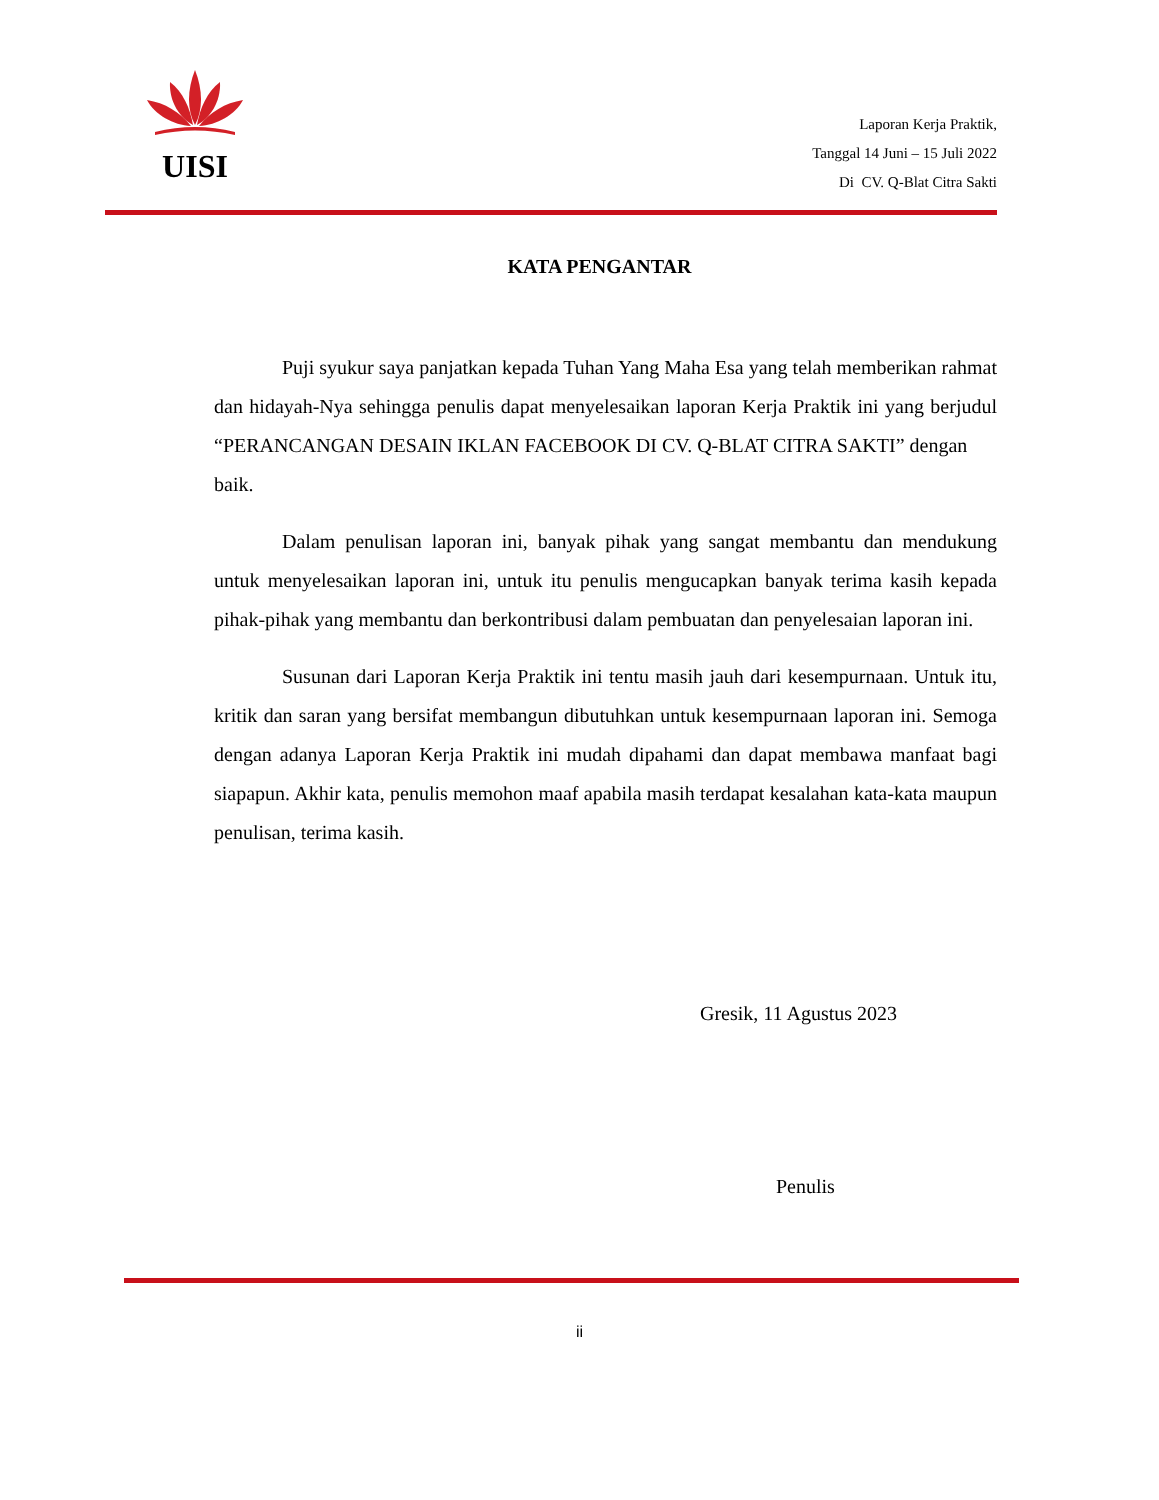UISI
Laporan Kerja Praktik,
Tanggal 14 Juni – 15 Juli 2022
Di CV. Q-Blat Citra Sakti
KATA PENGANTAR
Puji syukur saya panjatkan kepada Tuhan Yang Maha Esa yang telah memberikan rahmat dan hidayah-Nya sehingga penulis dapat menyelesaikan laporan Kerja Praktik ini yang berjudul “PERANCANGAN DESAIN IKLAN FACEBOOK DI CV. Q-BLAT CITRA SAKTI” dengan
baik.
Dalam penulisan laporan ini, banyak pihak yang sangat membantu dan mendukung untuk menyelesaikan laporan ini, untuk itu penulis mengucapkan banyak terima kasih kepada pihak-pihak yang membantu dan berkontribusi dalam pembuatan dan penyelesaian laporan ini.
Susunan dari Laporan Kerja Praktik ini tentu masih jauh dari kesempurnaan. Untuk itu, kritik dan saran yang bersifat membangun dibutuhkan untuk kesempurnaan laporan ini. Semoga dengan adanya Laporan Kerja Praktik ini mudah dipahami dan dapat membawa manfaat bagi siapapun. Akhir kata, penulis memohon maaf apabila masih terdapat kesalahan kata-kata maupun penulisan, terima kasih.
Gresik, 11 Agustus 2023
Penulis
ii